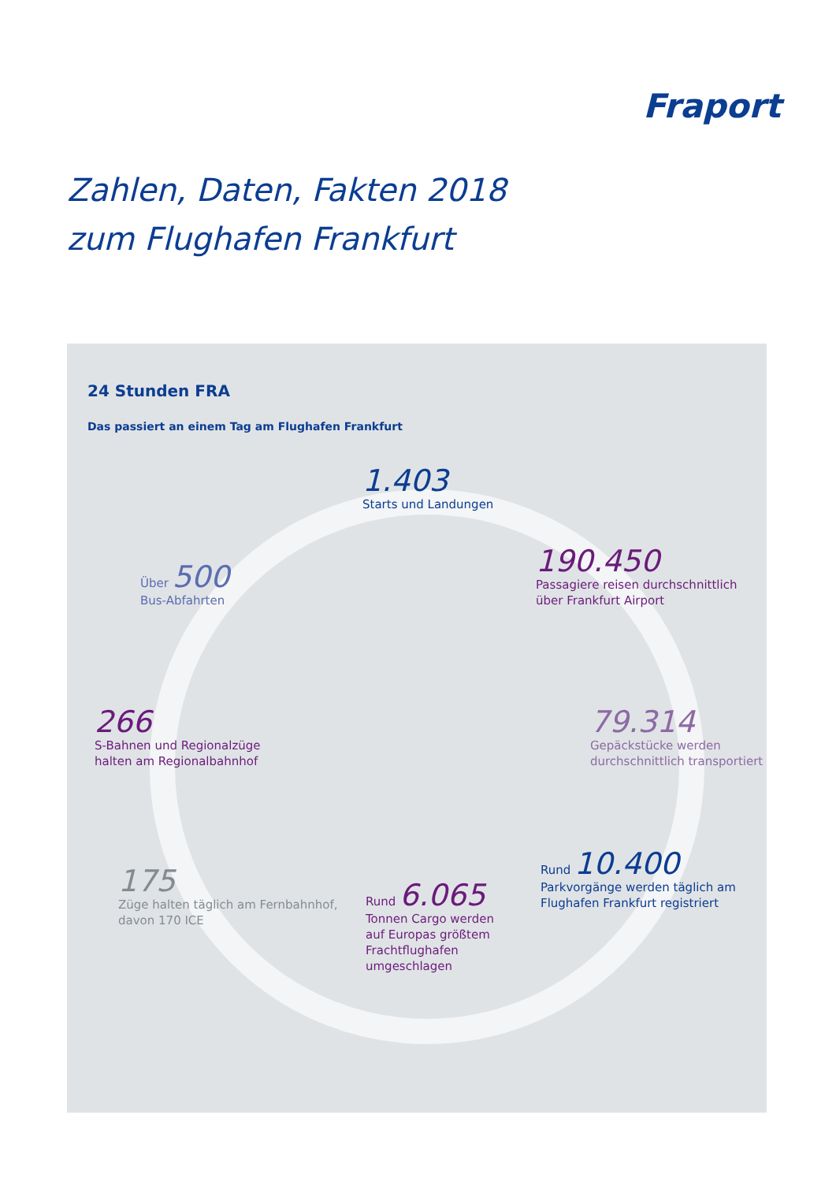Fraport
Zahlen, Daten, Fakten 2018
zum Flughafen Frankfurt
24 Stunden FRA
Das passiert an einem Tag am Flughafen Frankfurt
1.403
Starts und Landungen
Über 500
Bus-Abfahrten
190.450
Passagiere reisen durchschnittlich
über Frankfurt Airport
266
S-Bahnen und Regionalzüge
halten am Regionalbahnhof
79.314
Gepäckstücke werden
durchschnittlich transportiert
175
Züge halten täglich am Fernbahnhof,
davon 170 ICE
Rund 10.400
Parkvorgänge werden täglich am
Flughafen Frankfurt registriert
Rund 6.065
Tonnen Cargo werden
auf Europas größtem
Frachtflughafen
umgeschlagen